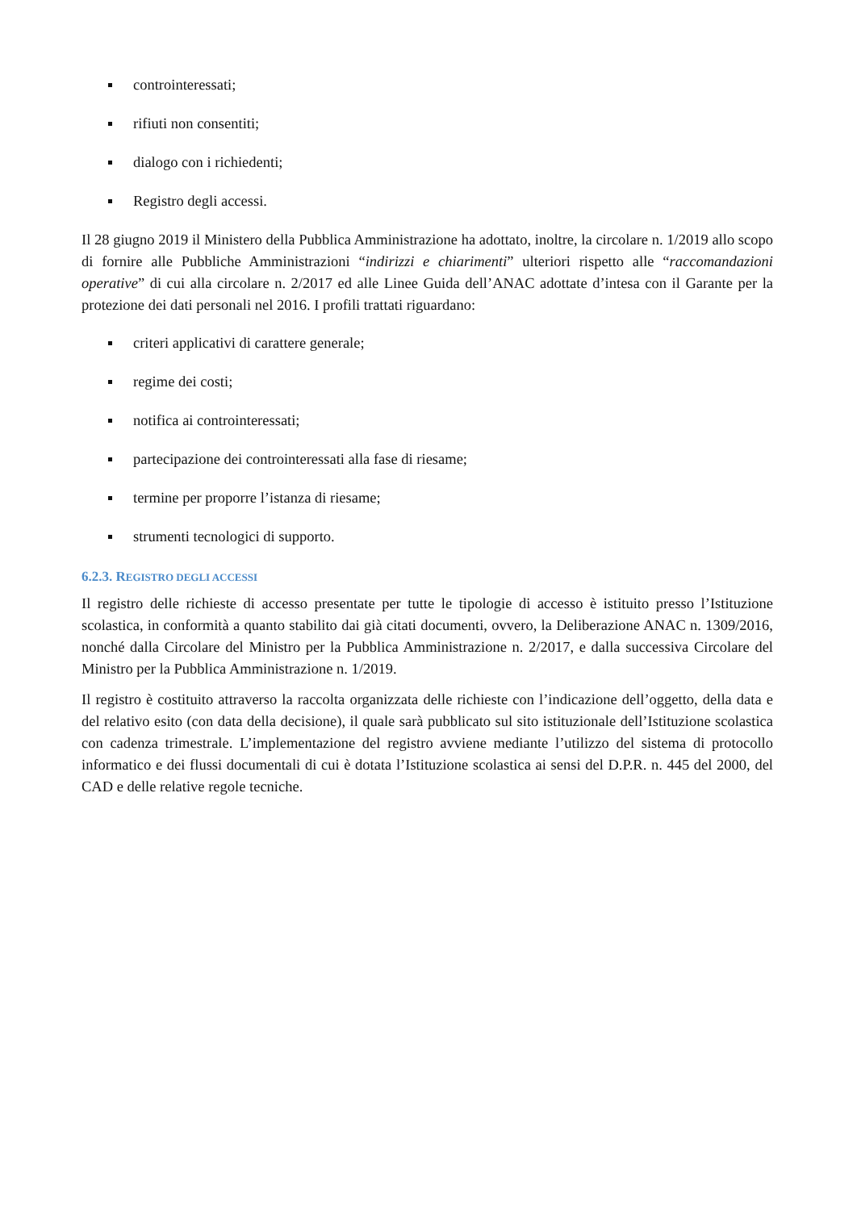controinteressati;
rifiuti non consentiti;
dialogo con i richiedenti;
Registro degli accessi.
Il 28 giugno 2019 il Ministero della Pubblica Amministrazione ha adottato, inoltre, la circolare n. 1/2019 allo scopo di fornire alle Pubbliche Amministrazioni “indirizzi e chiarimenti” ulteriori rispetto alle “raccomandazioni operative” di cui alla circolare n. 2/2017 ed alle Linee Guida dell’ANAC adottate d’intesa con il Garante per la protezione dei dati personali nel 2016. I profili trattati riguardano:
criteri applicativi di carattere generale;
regime dei costi;
notifica ai controinteressati;
partecipazione dei controinteressati alla fase di riesame;
termine per proporre l’istanza di riesame;
strumenti tecnologici di supporto.
6.2.3. REGISTRO DEGLI ACCESSI
Il registro delle richieste di accesso presentate per tutte le tipologie di accesso è istituito presso l’Istituzione scolastica, in conformità a quanto stabilito dai già citati documenti, ovvero, la Deliberazione ANAC n. 1309/2016, nonché dalla Circolare del Ministro per la Pubblica Amministrazione n. 2/2017, e dalla successiva Circolare del Ministro per la Pubblica Amministrazione n. 1/2019.
Il registro è costituito attraverso la raccolta organizzata delle richieste con l’indicazione dell’oggetto, della data e del relativo esito (con data della decisione), il quale sarà pubblicato sul sito istituzionale dell’Istituzione scolastica con cadenza trimestrale. L’implementazione del registro avviene mediante l’utilizzo del sistema di protocollo informatico e dei flussi documentali di cui è dotata l’Istituzione scolastica ai sensi del D.P.R. n. 445 del 2000, del CAD e delle relative regole tecniche.